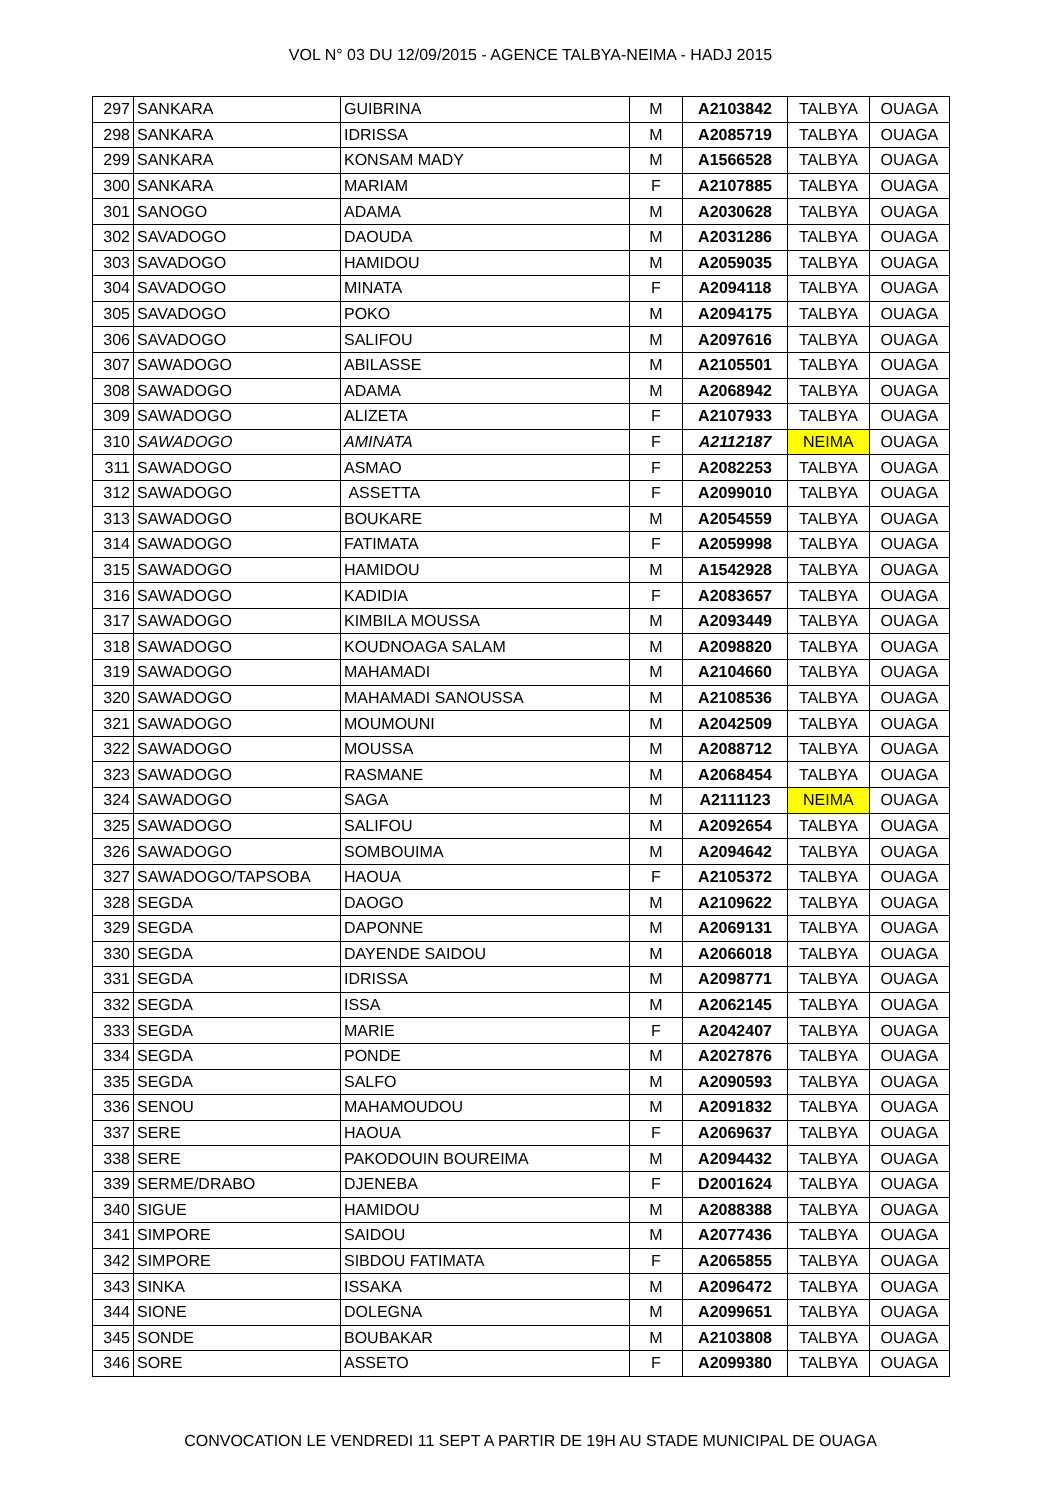VOL N° 03 DU 12/09/2015 - AGENCE TALBYA-NEIMA - HADJ 2015
| 297 | SANKARA | GUIBRINA | M | A2103842 | TALBYA | OUAGA |
| 298 | SANKARA | IDRISSA | M | A2085719 | TALBYA | OUAGA |
| 299 | SANKARA | KONSAM MADY | M | A1566528 | TALBYA | OUAGA |
| 300 | SANKARA | MARIAM | F | A2107885 | TALBYA | OUAGA |
| 301 | SANOGO | ADAMA | M | A2030628 | TALBYA | OUAGA |
| 302 | SAVADOGO | DAOUDA | M | A2031286 | TALBYA | OUAGA |
| 303 | SAVADOGO | HAMIDOU | M | A2059035 | TALBYA | OUAGA |
| 304 | SAVADOGO | MINATA | F | A2094118 | TALBYA | OUAGA |
| 305 | SAVADOGO | POKO | M | A2094175 | TALBYA | OUAGA |
| 306 | SAVADOGO | SALIFOU | M | A2097616 | TALBYA | OUAGA |
| 307 | SAWADOGO | ABILASSE | M | A2105501 | TALBYA | OUAGA |
| 308 | SAWADOGO | ADAMA | M | A2068942 | TALBYA | OUAGA |
| 309 | SAWADOGO | ALIZETA | F | A2107933 | TALBYA | OUAGA |
| 310 | SAWADOGO | AMINATA | F | A2112187 | NEIMA | OUAGA |
| 311 | SAWADOGO | ASMAO | F | A2082253 | TALBYA | OUAGA |
| 312 | SAWADOGO | ASSETTA | F | A2099010 | TALBYA | OUAGA |
| 313 | SAWADOGO | BOUKARE | M | A2054559 | TALBYA | OUAGA |
| 314 | SAWADOGO | FATIMATA | F | A2059998 | TALBYA | OUAGA |
| 315 | SAWADOGO | HAMIDOU | M | A1542928 | TALBYA | OUAGA |
| 316 | SAWADOGO | KADIDIA | F | A2083657 | TALBYA | OUAGA |
| 317 | SAWADOGO | KIMBILA MOUSSA | M | A2093449 | TALBYA | OUAGA |
| 318 | SAWADOGO | KOUDNOAGA SALAM | M | A2098820 | TALBYA | OUAGA |
| 319 | SAWADOGO | MAHAMADI | M | A2104660 | TALBYA | OUAGA |
| 320 | SAWADOGO | MAHAMADI SANOUSSA | M | A2108536 | TALBYA | OUAGA |
| 321 | SAWADOGO | MOUMOUNI | M | A2042509 | TALBYA | OUAGA |
| 322 | SAWADOGO | MOUSSA | M | A2088712 | TALBYA | OUAGA |
| 323 | SAWADOGO | RASMANE | M | A2068454 | TALBYA | OUAGA |
| 324 | SAWADOGO | SAGA | M | A2111123 | NEIMA | OUAGA |
| 325 | SAWADOGO | SALIFOU | M | A2092654 | TALBYA | OUAGA |
| 326 | SAWADOGO | SOMBOUIMA | M | A2094642 | TALBYA | OUAGA |
| 327 | SAWADOGO/TAPSOBA | HAOUA | F | A2105372 | TALBYA | OUAGA |
| 328 | SEGDA | DAOGO | M | A2109622 | TALBYA | OUAGA |
| 329 | SEGDA | DAPONNE | M | A2069131 | TALBYA | OUAGA |
| 330 | SEGDA | DAYENDE SAIDOU | M | A2066018 | TALBYA | OUAGA |
| 331 | SEGDA | IDRISSA | M | A2098771 | TALBYA | OUAGA |
| 332 | SEGDA | ISSA | M | A2062145 | TALBYA | OUAGA |
| 333 | SEGDA | MARIE | F | A2042407 | TALBYA | OUAGA |
| 334 | SEGDA | PONDE | M | A2027876 | TALBYA | OUAGA |
| 335 | SEGDA | SALFO | M | A2090593 | TALBYA | OUAGA |
| 336 | SENOU | MAHAMOUDOU | M | A2091832 | TALBYA | OUAGA |
| 337 | SERE | HAOUA | F | A2069637 | TALBYA | OUAGA |
| 338 | SERE | PAKODOUIN BOUREIMA | M | A2094432 | TALBYA | OUAGA |
| 339 | SERME/DRABO | DJENEBA | F | D2001624 | TALBYA | OUAGA |
| 340 | SIGUE | HAMIDOU | M | A2088388 | TALBYA | OUAGA |
| 341 | SIMPORE | SAIDOU | M | A2077436 | TALBYA | OUAGA |
| 342 | SIMPORE | SIBDOU FATIMATA | F | A2065855 | TALBYA | OUAGA |
| 343 | SINKA | ISSAKA | M | A2096472 | TALBYA | OUAGA |
| 344 | SIONE | DOLEGNA | M | A2099651 | TALBYA | OUAGA |
| 345 | SONDE | BOUBAKAR | M | A2103808 | TALBYA | OUAGA |
| 346 | SORE | ASSETO | F | A2099380 | TALBYA | OUAGA |
CONVOCATION LE VENDREDI 11 SEPT A PARTIR DE 19H AU STADE MUNICIPAL DE OUAGA